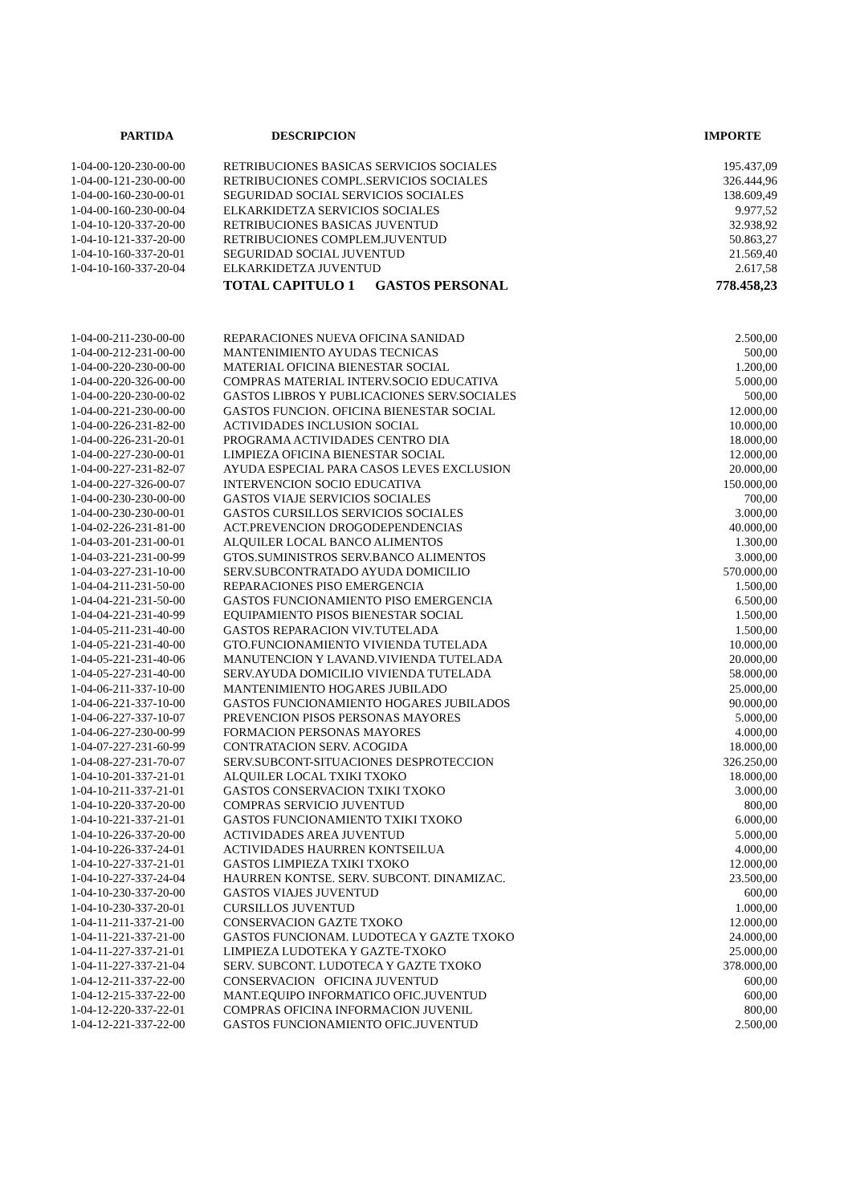| PARTIDA | DESCRIPCION | IMPORTE |
| --- | --- | --- |
| 1-04-00-120-230-00-00 | RETRIBUCIONES BASICAS SERVICIOS SOCIALES | 195.437,09 |
| 1-04-00-121-230-00-00 | RETRIBUCIONES COMPL.SERVICIOS SOCIALES | 326.444,96 |
| 1-04-00-160-230-00-01 | SEGURIDAD SOCIAL SERVICIOS SOCIALES | 138.609,49 |
| 1-04-00-160-230-00-04 | ELKARKIDETZA SERVICIOS SOCIALES | 9.977,52 |
| 1-04-10-120-337-20-00 | RETRIBUCIONES BASICAS JUVENTUD | 32.938,92 |
| 1-04-10-121-337-20-00 | RETRIBUCIONES COMPLEM.JUVENTUD | 50.863,27 |
| 1-04-10-160-337-20-01 | SEGURIDAD SOCIAL JUVENTUD | 21.569,40 |
| 1-04-10-160-337-20-04 | ELKARKIDETZA JUVENTUD | 2.617,58 |
| | TOTAL CAPITULO 1 GASTOS PERSONAL | 778.458,23 |
| 1-04-00-211-230-00-00 | REPARACIONES NUEVA OFICINA SANIDAD | 2.500,00 |
| 1-04-00-212-231-00-00 | MANTENIMIENTO AYUDAS TECNICAS | 500,00 |
| 1-04-00-220-230-00-00 | MATERIAL OFICINA BIENESTAR SOCIAL | 1.200,00 |
| 1-04-00-220-326-00-00 | COMPRAS MATERIAL INTERV.SOCIO EDUCATIVA | 5.000,00 |
| 1-04-00-220-230-00-02 | GASTOS LIBROS Y PUBLICACIONES SERV.SOCIALES | 500,00 |
| 1-04-00-221-230-00-00 | GASTOS FUNCION. OFICINA BIENESTAR SOCIAL | 12.000,00 |
| 1-04-00-226-231-82-00 | ACTIVIDADES INCLUSION SOCIAL | 10.000,00 |
| 1-04-00-226-231-20-01 | PROGRAMA ACTIVIDADES CENTRO DIA | 18.000,00 |
| 1-04-00-227-230-00-01 | LIMPIEZA OFICINA BIENESTAR SOCIAL | 12.000,00 |
| 1-04-00-227-231-82-07 | AYUDA ESPECIAL PARA CASOS LEVES EXCLUSION | 20.000,00 |
| 1-04-00-227-326-00-07 | INTERVENCION SOCIO EDUCATIVA | 150.000,00 |
| 1-04-00-230-230-00-00 | GASTOS VIAJE SERVICIOS SOCIALES | 700,00 |
| 1-04-00-230-230-00-01 | GASTOS CURSILLOS SERVICIOS SOCIALES | 3.000,00 |
| 1-04-02-226-231-81-00 | ACT.PREVENCION DROGODEPENDENCIAS | 40.000,00 |
| 1-04-03-201-231-00-01 | ALQUILER LOCAL BANCO ALIMENTOS | 1.300,00 |
| 1-04-03-221-231-00-99 | GTOS.SUMINISTROS SERV.BANCO ALIMENTOS | 3.000,00 |
| 1-04-03-227-231-10-00 | SERV.SUBCONTRATADO AYUDA DOMICILIO | 570.000,00 |
| 1-04-04-211-231-50-00 | REPARACIONES PISO EMERGENCIA | 1.500,00 |
| 1-04-04-221-231-50-00 | GASTOS FUNCIONAMIENTO PISO EMERGENCIA | 6.500,00 |
| 1-04-04-221-231-40-99 | EQUIPAMIENTO PISOS BIENESTAR SOCIAL | 1.500,00 |
| 1-04-05-211-231-40-00 | GASTOS REPARACION VIV.TUTELADA | 1.500,00 |
| 1-04-05-221-231-40-00 | GTO.FUNCIONAMIENTO VIVIENDA TUTELADA | 10.000,00 |
| 1-04-05-221-231-40-06 | MANUTENCION Y LAVAND.VIVIENDA TUTELADA | 20.000,00 |
| 1-04-05-227-231-40-00 | SERV.AYUDA DOMICILIO VIVIENDA TUTELADA | 58.000,00 |
| 1-04-06-211-337-10-00 | MANTENIMIENTO HOGARES JUBILADO | 25.000,00 |
| 1-04-06-221-337-10-00 | GASTOS FUNCIONAMIENTO HOGARES JUBILADOS | 90.000,00 |
| 1-04-06-227-337-10-07 | PREVENCION PISOS PERSONAS MAYORES | 5.000,00 |
| 1-04-06-227-230-00-99 | FORMACION PERSONAS MAYORES | 4.000,00 |
| 1-04-07-227-231-60-99 | CONTRATACION SERV. ACOGIDA | 18.000,00 |
| 1-04-08-227-231-70-07 | SERV.SUBCONT-SITUACIONES DESPROTECCION | 326.250,00 |
| 1-04-10-201-337-21-01 | ALQUILER LOCAL TXIKI TXOKO | 18.000,00 |
| 1-04-10-211-337-21-01 | GASTOS CONSERVACION TXIKI TXOKO | 3.000,00 |
| 1-04-10-220-337-20-00 | COMPRAS SERVICIO JUVENTUD | 800,00 |
| 1-04-10-221-337-21-01 | GASTOS FUNCIONAMIENTO TXIKI TXOKO | 6.000,00 |
| 1-04-10-226-337-20-00 | ACTIVIDADES AREA JUVENTUD | 5.000,00 |
| 1-04-10-226-337-24-01 | ACTIVIDADES HAURREN KONTSEILUA | 4.000,00 |
| 1-04-10-227-337-21-01 | GASTOS LIMPIEZA TXIKI TXOKO | 12.000,00 |
| 1-04-10-227-337-24-04 | HAURREN KONTSE. SERV. SUBCONT. DINAMIZAC. | 23.500,00 |
| 1-04-10-230-337-20-00 | GASTOS VIAJES JUVENTUD | 600,00 |
| 1-04-10-230-337-20-01 | CURSILLOS JUVENTUD | 1.000,00 |
| 1-04-11-211-337-21-00 | CONSERVACION GAZTE TXOKO | 12.000,00 |
| 1-04-11-221-337-21-00 | GASTOS FUNCIONAM. LUDOTECA Y GAZTE TXOKO | 24.000,00 |
| 1-04-11-227-337-21-01 | LIMPIEZA LUDOTEKA Y GAZTE-TXOKO | 25.000,00 |
| 1-04-11-227-337-21-04 | SERV. SUBCONT. LUDOTECA Y GAZTE TXOKO | 378.000,00 |
| 1-04-12-211-337-22-00 | CONSERVACION OFICINA JUVENTUD | 600,00 |
| 1-04-12-215-337-22-00 | MANT.EQUIPO INFORMATICO OFIC.JUVENTUD | 600,00 |
| 1-04-12-220-337-22-01 | COMPRAS OFICINA INFORMACION JUVENIL | 800,00 |
| 1-04-12-221-337-22-00 | GASTOS FUNCIONAMIENTO OFIC.JUVENTUD | 2.500,00 |